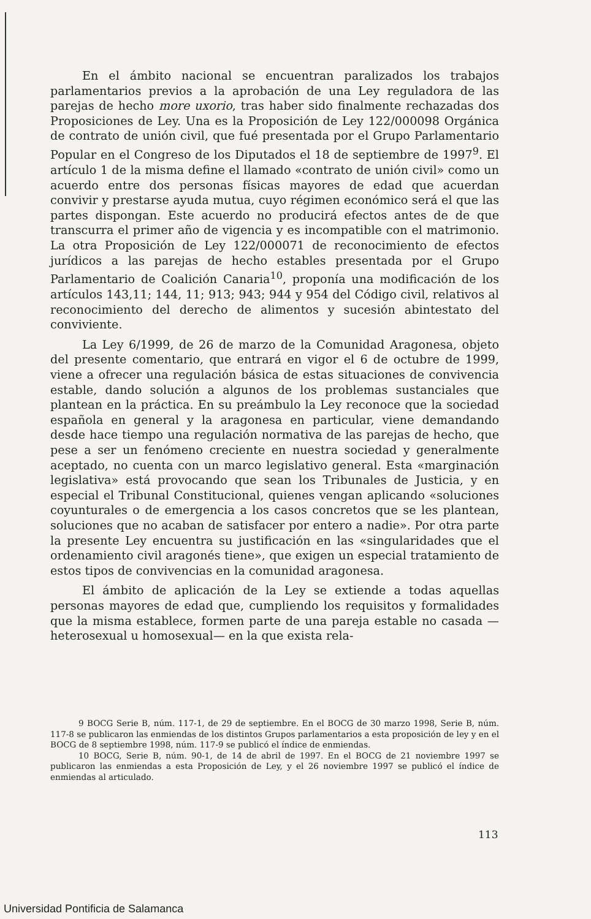En el ámbito nacional se encuentran paralizados los trabajos parlamentarios previos a la aprobación de una Ley reguladora de las parejas de hecho more uxorio, tras haber sido finalmente rechazadas dos Proposiciones de Ley. Una es la Proposición de Ley 122/000098 Orgánica de contrato de unión civil, que fué presentada por el Grupo Parlamentario Popular en el Congreso de los Diputados el 18 de septiembre de 1997<sup>9</sup>. El artículo 1 de la misma define el llamado «contrato de unión civil» como un acuerdo entre dos personas físicas mayores de edad que acuerdan convivir y prestarse ayuda mutua, cuyo régimen económico será el que las partes dispongan. Este acuerdo no producirá efectos antes de de que transcurra el primer año de vigencia y es incompatible con el matrimonio. La otra Proposición de Ley 122/000071 de reconocimiento de efectos jurídicos a las parejas de hecho estables presentada por el Grupo Parlamentario de Coalición Canaria<sup>10</sup>, proponía una modificación de los artículos 143,11; 144, 11; 913; 943; 944 y 954 del Código civil, relativos al reconocimiento del derecho de alimentos y sucesión abintestato del conviviente.
La Ley 6/1999, de 26 de marzo de la Comunidad Aragonesa, objeto del presente comentario, que entrará en vigor el 6 de octubre de 1999, viene a ofrecer una regulación básica de estas situaciones de convivencia estable, dando solución a algunos de los problemas sustanciales que plantean en la práctica. En su preámbulo la Ley reconoce que la sociedad española en general y la aragonesa en particular, viene demandando desde hace tiempo una regulación normativa de las parejas de hecho, que pese a ser un fenómeno creciente en nuestra sociedad y generalmente aceptado, no cuenta con un marco legislativo general. Esta «marginación legislativa» está provocando que sean los Tribunales de Justicia, y en especial el Tribunal Constitucional, quienes vengan aplicando «soluciones coyunturales o de emergencia a los casos concretos que se les plantean, soluciones que no acaban de satisfacer por entero a nadie». Por otra parte la presente Ley encuentra su justificación en las «singularidades que el ordenamiento civil aragonés tiene», que exigen un especial tratamiento de estos tipos de convivencias en la comunidad aragonesa.
El ámbito de aplicación de la Ley se extiende a todas aquellas personas mayores de edad que, cumpliendo los requisitos y formalidades que la misma establece, formen parte de una pareja estable no casada —heterosexual u homosexual— en la que exista rela-
9 BOCG Serie B, núm. 117-1, de 29 de septiembre. En el BOCG de 30 marzo 1998, Serie B, núm. 117-8 se publicaron las enmiendas de los distintos Grupos parlamentarios a esta proposición de ley y en el BOCG de 8 septiembre 1998, núm. 117-9 se publicó el índice de enmiendas.
10 BOCG, Serie B, núm. 90-1, de 14 de abril de 1997. En el BOCG de 21 noviembre 1997 se publicaron las enmiendas a esta Proposición de Ley, y el 26 noviembre 1997 se publicó el índice de enmiendas al articulado.
113
Universidad Pontificia de Salamanca